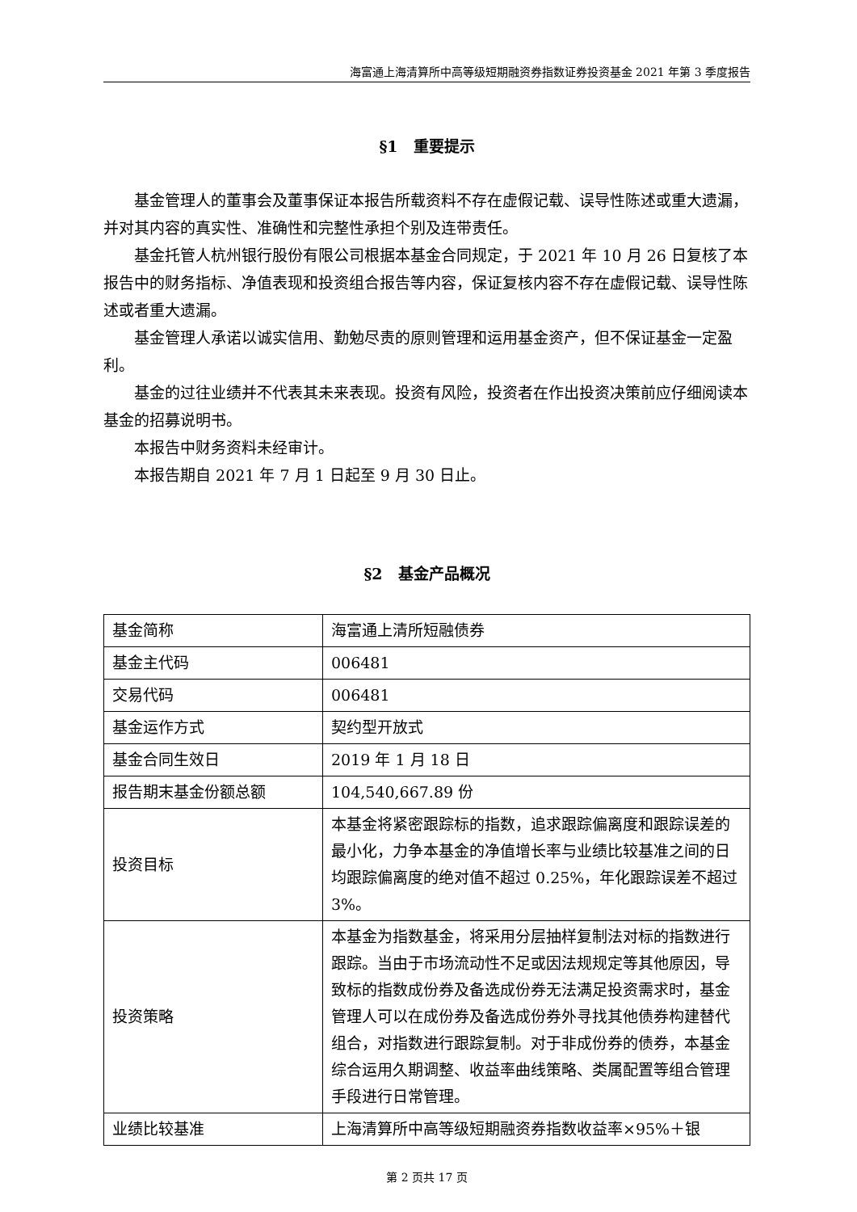海富通上海清算所中高等级短期融资券指数证券投资基金 2021 年第 3 季度报告
§1　重要提示
基金管理人的董事会及董事保证本报告所载资料不存在虚假记载、误导性陈述或重大遗漏，并对其内容的真实性、准确性和完整性承担个别及连带责任。
基金托管人杭州银行股份有限公司根据本基金合同规定，于 2021 年 10 月 26 日复核了本报告中的财务指标、净值表现和投资组合报告等内容，保证复核内容不存在虚假记载、误导性陈述或者重大遗漏。
基金管理人承诺以诚实信用、勤勉尽责的原则管理和运用基金资产，但不保证基金一定盈利。
基金的过往业绩并不代表其未来表现。投资有风险，投资者在作出投资决策前应仔细阅读本基金的招募说明书。
本报告中财务资料未经审计。
本报告期自 2021 年 7 月 1 日起至 9 月 30 日止。
§2　基金产品概况
| 基金简称 | 海富通上清所短融债券 |
| 基金主代码 | 006481 |
| 交易代码 | 006481 |
| 基金运作方式 | 契约型开放式 |
| 基金合同生效日 | 2019 年 1 月 18 日 |
| 报告期末基金份额总额 | 104,540,667.89 份 |
| 投资目标 | 本基金将紧密跟踪标的指数，追求跟踪偏离度和跟踪误差的最小化，力争本基金的净值增长率与业绩比较基准之间的日均跟踪偏离度的绝对值不超过 0.25%，年化跟踪误差不超过 3%。 |
| 投资策略 | 本基金为指数基金，将采用分层抽样复制法对标的指数进行跟踪。当由于市场流动性不足或因法规规定等其他原因，导致标的指数成份券及备选成份券无法满足投资需求时，基金管理人可以在成份券及备选成份券外寻找其他债券构建替代组合，对指数进行跟踪复制。对于非成份券的债券，本基金综合运用久期调整、收益率曲线策略、类属配置等组合管理手段进行日常管理。 |
| 业绩比较基准 | 上海清算所中高等级短期融资券指数收益率×95%＋银 |
第 2 页共 17 页